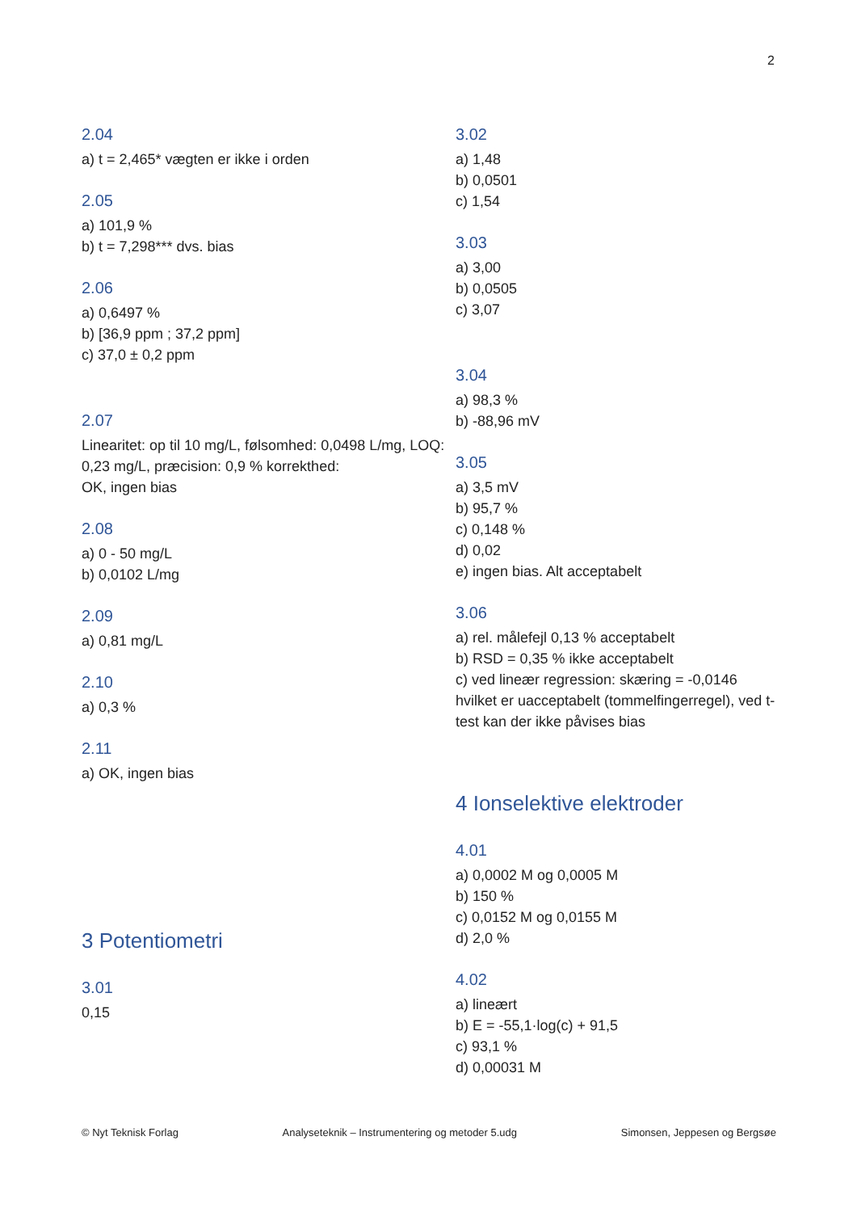2
2.04
a) t = 2,465* vægten er ikke i orden
2.05
a) 101,9 %
b) t = 7,298*** dvs. bias
2.06
a) 0,6497 %
b) [36,9 ppm ; 37,2 ppm]
c) 37,0 ± 0,2 ppm
2.07
Linearitet: op til 10 mg/L, følsomhed: 0,0498 L/mg, LOQ: 0,23 mg/L, præcision: 0,9 % korrekthed:
OK, ingen bias
2.08
a) 0 - 50 mg/L
b) 0,0102 L/mg
2.09
a) 0,81 mg/L
2.10
a) 0,3 %
2.11
a) OK, ingen bias
3 Potentiometri
3.01
0,15
3.02
a) 1,48
b) 0,0501
c) 1,54
3.03
a) 3,00
b) 0,0505
c) 3,07
3.04
a) 98,3 %
b) -88,96 mV
3.05
a) 3,5 mV
b) 95,7 %
c) 0,148 %
d) 0,02
e) ingen bias. Alt acceptabelt
3.06
a) rel. målefejl 0,13 % acceptabelt
b) RSD = 0,35 % ikke acceptabelt
c) ved lineær regression: skæring = -0,0146 hvilket er uacceptabelt (tommelfingerregel), ved t-test kan der ikke påvises bias
4 Ionselektive elektroder
4.01
a) 0,0002 M og 0,0005 M
b) 150 %
c) 0,0152 M og 0,0155 M
d) 2,0 %
4.02
a) lineært
b) E = -55,1·log(c) + 91,5
c) 93,1 %
d) 0,00031 M
© Nyt Teknisk Forlag Analyseteknik – Instrumentering og metoder 5.udg Simonsen, Jeppesen og Bergsøe